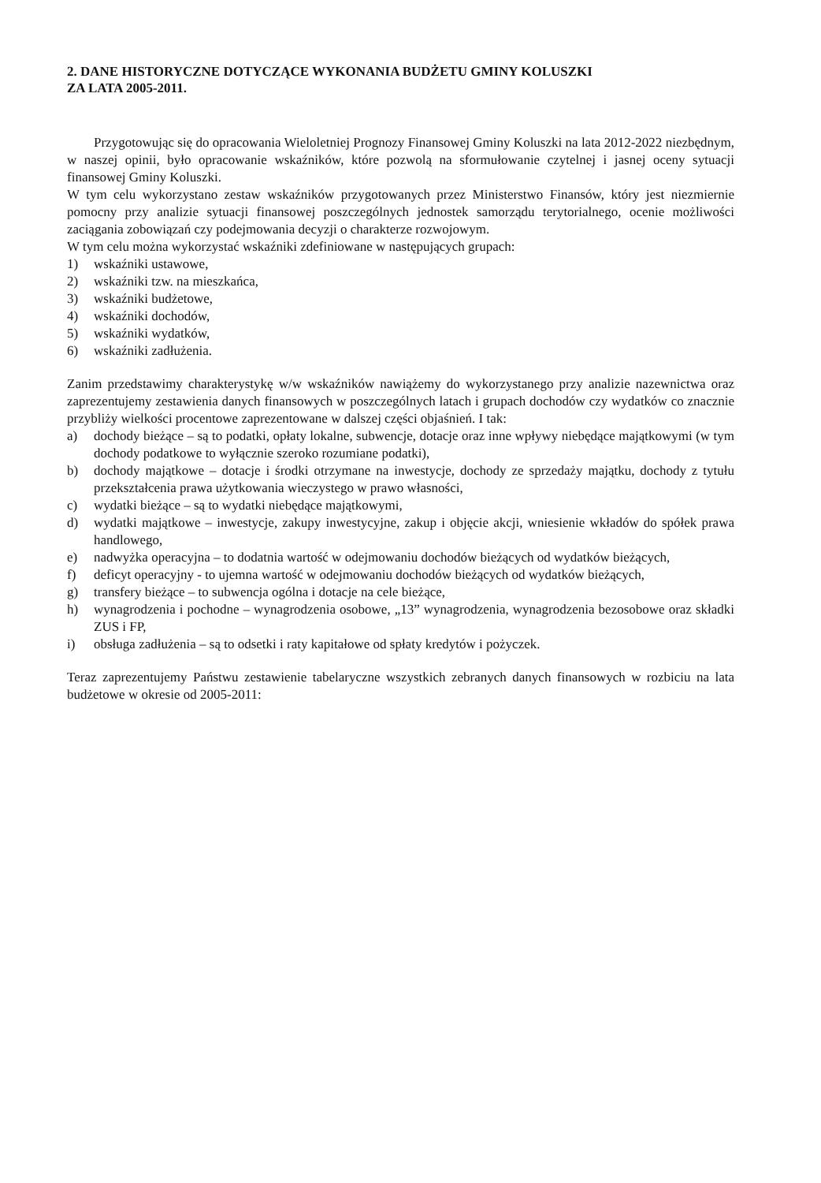2. DANE HISTORYCZNE DOTYCZĄCE WYKONANIA BUDŻETU GMINY KOLUSZKI
ZA LATA 2005-2011.
Przygotowując się do opracowania Wieloletniej Prognozy Finansowej Gminy Koluszki na lata 2012-2022 niezbędnym, w naszej opinii, było opracowanie wskaźników, które pozwolą na sformułowanie czytelnej i jasnej oceny sytuacji finansowej Gminy Koluszki.
W tym celu wykorzystano zestaw wskaźników przygotowanych przez Ministerstwo Finansów, który jest niezmiernie pomocny przy analizie sytuacji finansowej poszczególnych jednostek samorządu terytorialnego, ocenie możliwości zaciągania zobowiązań czy podejmowania decyzji o charakterze rozwojowym.
W tym celu można wykorzystać wskaźniki zdefiniowane w następujących grupach:
1) wskaźniki ustawowe,
2) wskaźniki tzw. na mieszkańca,
3) wskaźniki budżetowe,
4) wskaźniki dochodów,
5) wskaźniki wydatków,
6) wskaźniki zadłużenia.
Zanim przedstawimy charakterystykę w/w wskaźników nawiążemy do wykorzystanego przy analizie nazewnictwa oraz zaprezentujemy zestawienia danych finansowych w poszczególnych latach i grupach dochodów czy wydatków co znacznie przybliży wielkości procentowe zaprezentowane w dalszej części objaśnień. I tak:
a) dochody bieżące – są to podatki, opłaty lokalne, subwencje, dotacje oraz inne wpływy niebędące majątkowymi (w tym dochody podatkowe to wyłącznie szeroko rozumiane podatki),
b) dochody majątkowe – dotacje i środki otrzymane na inwestycje, dochody ze sprzedaży majątku, dochody z tytułu przekształcenia prawa użytkowania wieczystego w prawo własności,
c) wydatki bieżące – są to wydatki niebędące majątkowymi,
d) wydatki majątkowe – inwestycje, zakupy inwestycyjne, zakup i objęcie akcji, wniesienie wkładów do spółek prawa handlowego,
e) nadwyżka operacyjna – to dodatnia wartość w odejmowaniu dochodów bieżących od wydatków bieżących,
f) deficyt operacyjny - to ujemna wartość w odejmowaniu dochodów bieżących od wydatków bieżących,
g) transfery bieżące – to subwencja ogólna i dotacje na cele bieżące,
h) wynagrodzenia i pochodne – wynagrodzenia osobowe, „13” wynagrodzenia, wynagrodzenia bezosobowe oraz składki ZUS i FP,
i) obsługa zadłużenia – są to odsetki i raty kapitałowe od spłaty kredytów i pożyczek.
Teraz zaprezentujemy Państwu zestawienie tabelaryczne wszystkich zebranych danych finansowych w rozbiciu na lata budżetowe w okresie od 2005-2011: